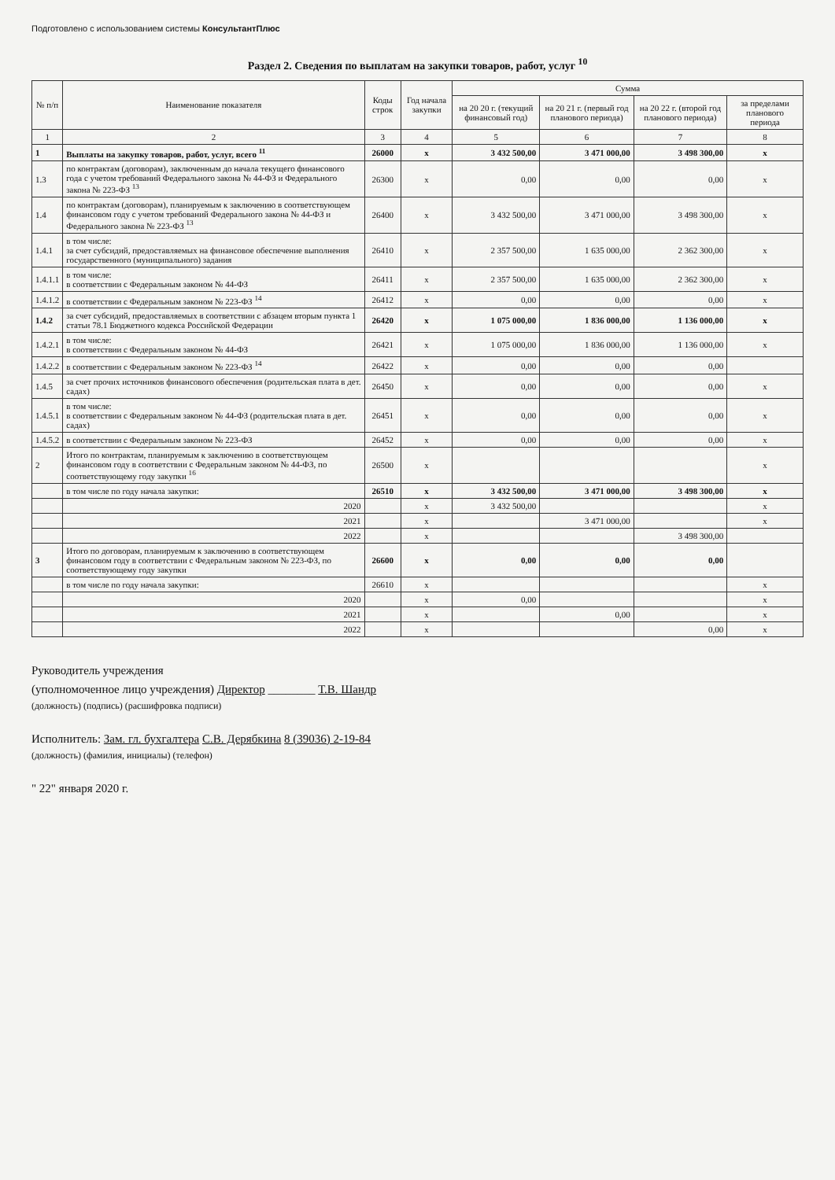Подготовлено с использованием системы КонсультантПлюс
Раздел 2. Сведения по выплатам на закупки товаров, работ, услуг <sup>10</sup>
| № п/п | Наименование показателя | Коды строк | Год начала закупки | Сумма | | | |
| --- | --- | --- | --- | --- | --- | --- | --- |
| | | | | на 20 20 г. (текущий финансовый год) | на 20 21 г. (первый год планового периода) | на 20 22 г. (второй год планового периода) | за пределами планового периода |
| 1 | 2 | 3 | 4 | 5 | 6 | 7 | 8 |
| 1 | Выплаты на закупку товаров, работ, услуг, всего <sup>11</sup> | 26000 | x | 3 432 500,00 | 3 471 000,00 | 3 498 300,00 | x |
| 1.3 | по контрактам (договорам), заключенным до начала текущего финансового года с учетом требований Федерального закона № 44-ФЗ и Федерального закона № 223-ФЗ <sup>13</sup> | 26300 | x | 0,00 | 0,00 | 0,00 | x |
| 1.4 | по контрактам (договорам), планируемым к заключению в соответствующем финансовом году с учетом требований Федерального закона № 44-ФЗ и Федерального закона № 223-ФЗ <sup>13</sup> | 26400 | x | 3 432 500,00 | 3 471 000,00 | 3 498 300,00 | x |
| 1.4.1 | в том числе: за счет субсидий, предоставляемых на финансовое обеспечение выполнения государственного (муниципального) задания | 26410 | x | 2 357 500,00 | 1 635 000,00 | 2 362 300,00 | x |
| 1.4.1.1 | в том числе: в соответствии с Федеральным законом № 44-ФЗ | 26411 | x | 2 357 500,00 | 1 635 000,00 | 2 362 300,00 | x |
| 1.4.1.2 | в соответствии с Федеральным законом № 223-ФЗ <sup>14</sup> | 26412 | x | 0,00 | 0,00 | 0,00 | x |
| 1.4.2 | за счет субсидий, предоставляемых в соответствии с абзацем вторым пункта 1 статьи 78.1 Бюджетного кодекса Российской Федерации | 26420 | x | 1 075 000,00 | 1 836 000,00 | 1 136 000,00 | x |
| 1.4.2.1 | в том числе: в соответствии с Федеральным законом № 44-ФЗ | 26421 | x | 1 075 000,00 | 1 836 000,00 | 1 136 000,00 | x |
| 1.4.2.2 | в соответствии с Федеральным законом № 223-ФЗ <sup>14</sup> | 26422 | x | 0,00 | 0,00 | 0,00 | |
| 1.4.5 | за счет прочих источников финансового обеспечения (родительская плата в дет. садах) | 26450 | x | 0,00 | 0,00 | 0,00 | x |
| 1.4.5.1 | в том числе: в соответствии с Федеральным законом № 44-ФЗ (родительская плата в дет. садах) | 26451 | x | 0,00 | 0,00 | 0,00 | x |
| 1.4.5.2 | в соответствии с Федеральным законом № 223-ФЗ | 26452 | x | 0,00 | 0,00 | 0,00 | x |
| 2 | Итого по контрактам, планируемым к заключению в соответствующем финансовом году в соответствии с Федеральным законом № 44-ФЗ, по соответствующему году закупки <sup>16</sup> | 26500 | x | | | | x |
| | в том числе по году начала закупки: | 26510 | x | 3 432 500,00 | 3 471 000,00 | 3 498 300,00 | x |
| | 2020 | | x | 3 432 500,00 | | | x |
| | 2021 | | x | | 3 471 000,00 | | x |
| | 2022 | | x | | | 3 498 300,00 | |
| 3 | Итого по договорам, планируемым к заключению в соответствующем финансовом году в соответствии с Федеральным законом № 223-ФЗ, по соответствующему году закупки | 26600 | x | 0,00 | 0,00 | 0,00 | |
| | в том числе по году начала закупки: | 26610 | x | | | | x |
| | 2020 | | x | 0,00 | | | x |
| | 2021 | | x | | 0,00 | | x |
| | 2022 | | x | | | 0,00 | x |
Руководитель учреждения
(уполномоченное лицо учреждения) Директор ________ Т.В. Шандр
(должность) (подпись) (расшифровка подписи)
Исполнитель: Зам. гл. бухгалтера С.В. Дерябкина 8 (39036) 2-19-84
(должность) (фамилия, инициалы) (телефон)
" 22" января 2020 г.